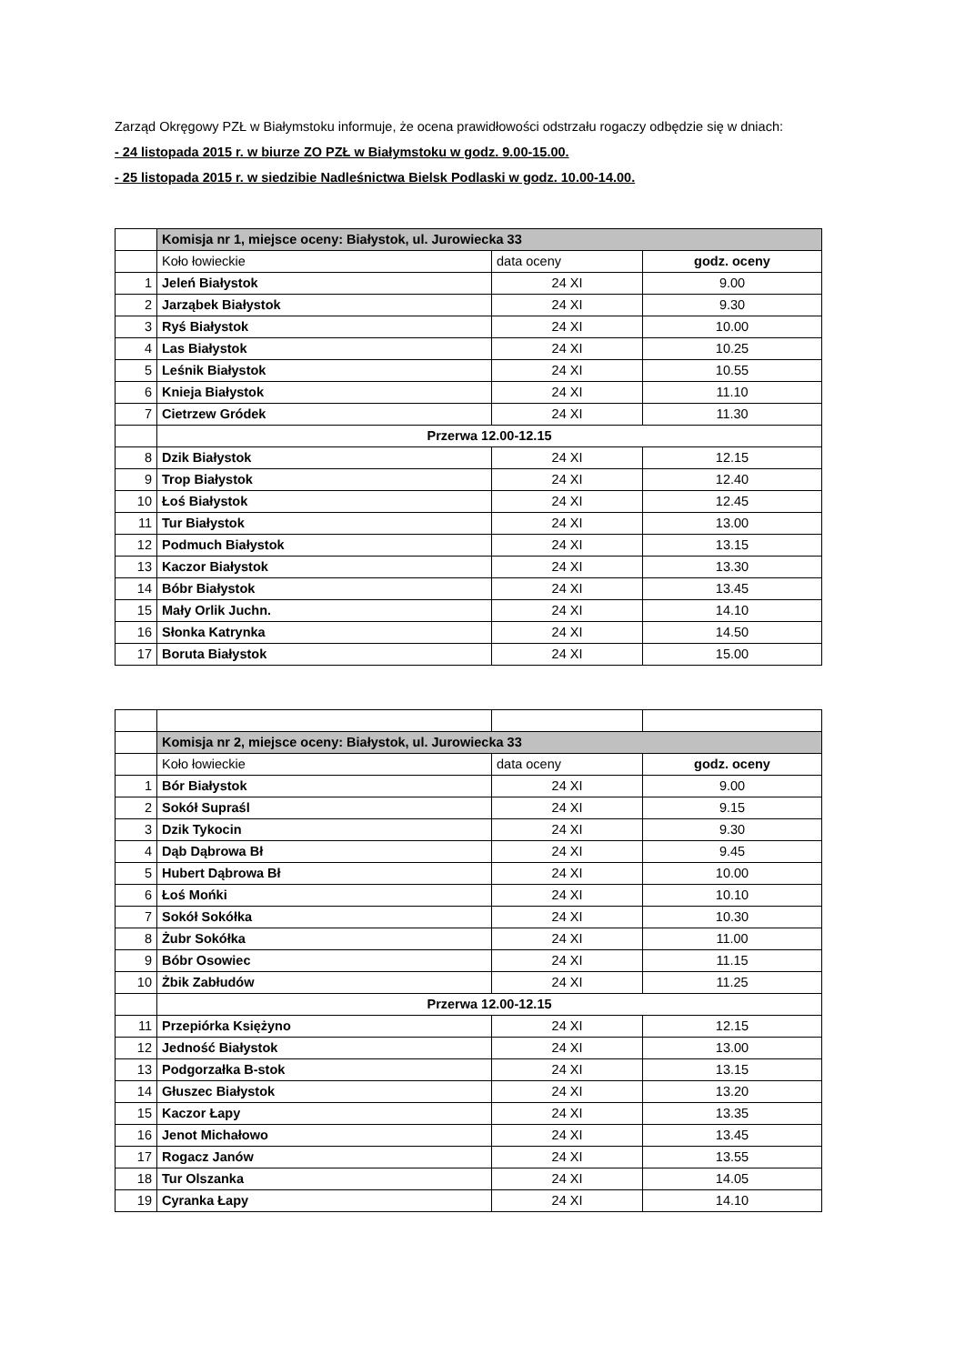Zarząd Okręgowy PZŁ w Białymstoku informuje, że ocena prawidłowości odstrzału rogaczy odbędzie się w dniach:
- 24 listopada 2015 r. w biurze ZO PZŁ w Białymstoku w godz. 9.00-15.00.
- 25 listopada 2015 r. w siedzibie Nadleśnictwa Bielsk Podlaski w godz. 10.00-14.00.
| | Komisja nr 1, miejsce oceny: Białystok, ul. Jurowiecka 33 | | |
| | Koło łowieckie | data oceny | godz. oceny |
| 1 | Jeleń Białystok | 24 XI | 9.00 |
| 2 | Jarząbek Białystok | 24 XI | 9.30 |
| 3 | Ryś Białystok | 24 XI | 10.00 |
| 4 | Las Białystok | 24 XI | 10.25 |
| 5 | Leśnik Białystok | 24 XI | 10.55 |
| 6 | Knieja Białystok | 24 XI | 11.10 |
| 7 | Cietrzew Gródek | 24 XI | 11.30 |
| | Przerwa 12.00-12.15 | | |
| 8 | Dzik Białystok | 24 XI | 12.15 |
| 9 | Trop Białystok | 24 XI | 12.40 |
| 10 | Łoś Białystok | 24 XI | 12.45 |
| 11 | Tur Białystok | 24 XI | 13.00 |
| 12 | Podmuch Białystok | 24 XI | 13.15 |
| 13 | Kaczor Białystok | 24 XI | 13.30 |
| 14 | Bóbr Białystok | 24 XI | 13.45 |
| 15 | Mały Orlik Juchn. | 24 XI | 14.10 |
| 16 | Słonka Katrynka | 24 XI | 14.50 |
| 17 | Boruta Białystok | 24 XI | 15.00 |
| | Komisja nr 2, miejsce oceny: Białystok, ul. Jurowiecka 33 | | |
| | Koło łowieckie | data oceny | godz. oceny |
| 1 | Bór Białystok | 24 XI | 9.00 |
| 2 | Sokół Supraśl | 24 XI | 9.15 |
| 3 | Dzik Tykocin | 24 XI | 9.30 |
| 4 | Dąb Dąbrowa Bł | 24 XI | 9.45 |
| 5 | Hubert Dąbrowa Bł | 24 XI | 10.00 |
| 6 | Łoś Mońki | 24 XI | 10.10 |
| 7 | Sokół Sokółka | 24 XI | 10.30 |
| 8 | Żubr Sokółka | 24 XI | 11.00 |
| 9 | Bóbr Osowiec | 24 XI | 11.15 |
| 10 | Żbik Zabłudów | 24 XI | 11.25 |
| | Przerwa 12.00-12.15 | | |
| 11 | Przepiórka Księżyno | 24 XI | 12.15 |
| 12 | Jedność Białystok | 24 XI | 13.00 |
| 13 | Podgorzałka B-stok | 24 XI | 13.15 |
| 14 | Głuszec Białystok | 24 XI | 13.20 |
| 15 | Kaczor Łapy | 24 XI | 13.35 |
| 16 | Jenot Michałowo | 24 XI | 13.45 |
| 17 | Rogacz Janów | 24 XI | 13.55 |
| 18 | Tur Olszanka | 24 XI | 14.05 |
| 19 | Cyranka Łapy | 24 XI | 14.10 |